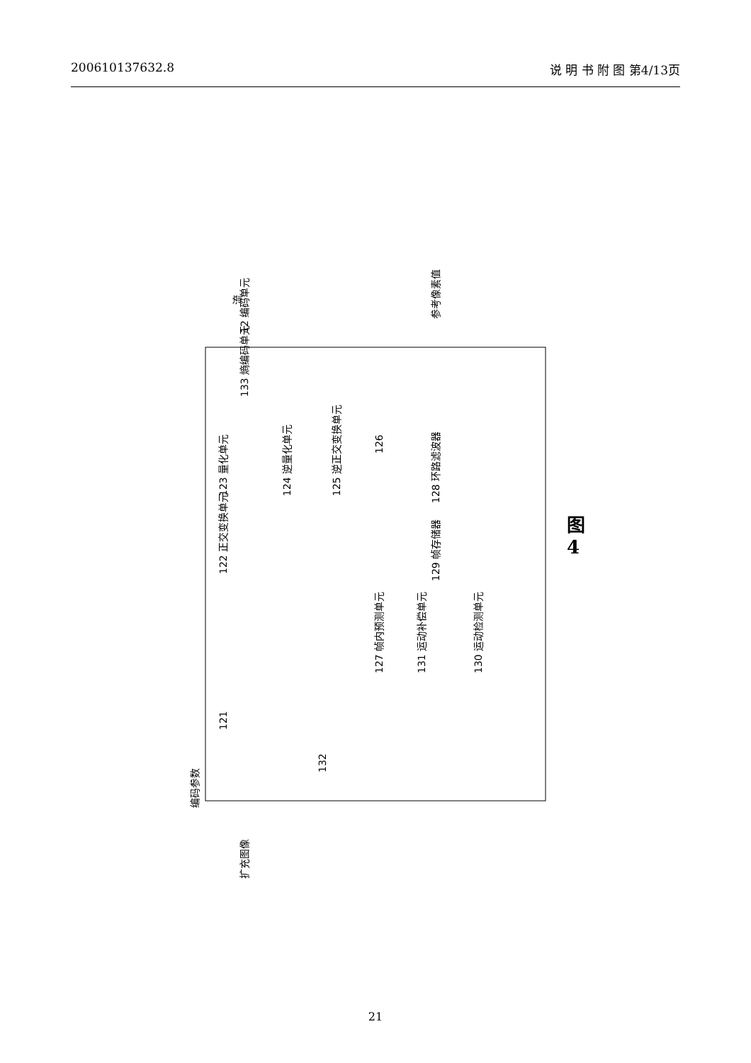200610137632.8 说 明 书 附 图 第4/13页
扩充图像
编码参数
12 编码单元
122 正交变换单元
123 量化单元
133 熵编码单元
124 逆量化单元
125 逆正交变换单元
126
128 环路滤波器
129 帧存储器
127 帧内预测单元
131 运动补偿单元
130 运动检测单元
132
121
流
参考像素值
图 4
21